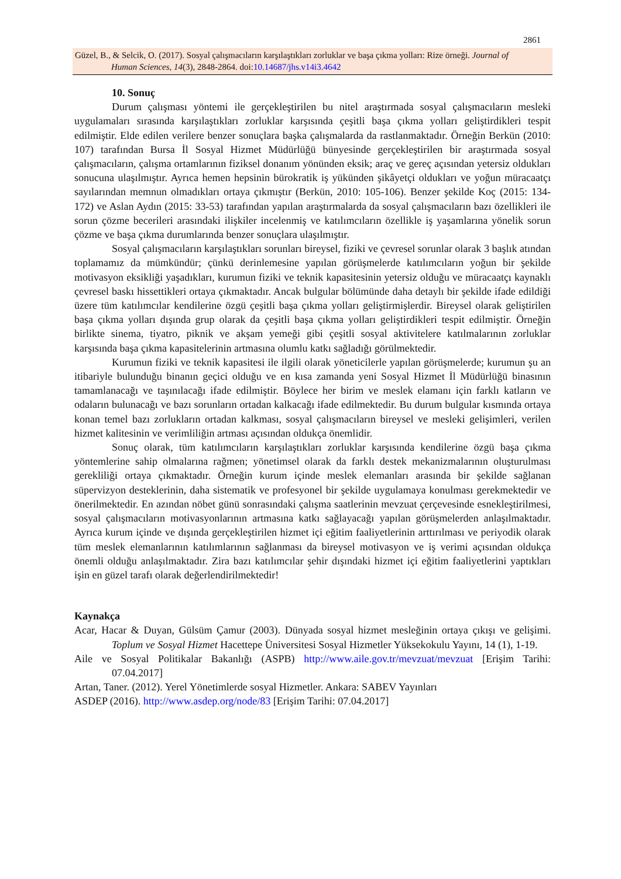2861
Güzel, B., & Selcik, O. (2017). Sosyal çalışmacıların karşılaştıkları zorluklar ve başa çıkma yolları: Rize örneği. Journal of
Human Sciences, 14(3), 2848-2864. doi:10.14687/jhs.v14i3.4642
10. Sonuç
Durum çalışması yöntemi ile gerçekleştirilen bu nitel araştırmada sosyal çalışmacıların mesleki uygulamaları sırasında karşılaştıkları zorluklar karşısında çeşitli başa çıkma yolları geliştirdikleri tespit edilmiştir. Elde edilen verilere benzer sonuçlara başka çalışmalarda da rastlanmaktadır. Örneğin Berkün (2010: 107) tarafından Bursa İl Sosyal Hizmet Müdürlüğü bünyesinde gerçekleştirilen bir araştırmada sosyal çalışmacıların, çalışma ortamlarının fiziksel donanım yönünden eksik; araç ve gereç açısından yetersiz oldukları sonucuna ulaşılmıştır. Ayrıca hemen hepsinin bürokratik iş yükünden şikâyetçi oldukları ve yoğun müracaatçı sayılarından memnun olmadıkları ortaya çıkmıştır (Berkün, 2010: 105-106). Benzer şekilde Koç (2015: 134-172) ve Aslan Aydın (2015: 33-53) tarafından yapılan araştırmalarda da sosyal çalışmacıların bazı özellikleri ile sorun çözme becerileri arasındaki ilişkiler incelenmiş ve katılımcıların özellikle iş yaşamlarına yönelik sorun çözme ve başa çıkma durumlarında benzer sonuçlara ulaşılmıştır.
Sosyal çalışmacıların karşılaştıkları sorunları bireysel, fiziki ve çevresel sorunlar olarak 3 başlık atından toplamamız da mümkündür; çünkü derinlemesine yapılan görüşmelerde katılımcıların yoğun bir şekilde motivasyon eksikliği yaşadıkları, kurumun fiziki ve teknik kapasitesinin yetersiz olduğu ve müracaatçı kaynaklı çevresel baskı hissettikleri ortaya çıkmaktadır. Ancak bulgular bölümünde daha detaylı bir şekilde ifade edildiği üzere tüm katılımcılar kendilerine özgü çeşitli başa çıkma yolları geliştirmişlerdir. Bireysel olarak geliştirilen başa çıkma yolları dışında grup olarak da çeşitli başa çıkma yolları geliştirdikleri tespit edilmiştir. Örneğin birlikte sinema, tiyatro, piknik ve akşam yemeği gibi çeşitli sosyal aktivitelere katılmalarının zorluklar karşısında başa çıkma kapasitelerinin artmasına olumlu katkı sağladığı görülmektedir.
Kurumun fiziki ve teknik kapasitesi ile ilgili olarak yöneticilerle yapılan görüşmelerde; kurumun şu an itibariyle bulunduğu binanın geçici olduğu ve en kısa zamanda yeni Sosyal Hizmet İl Müdürlüğü binasının tamamlanacağı ve taşınılacağı ifade edilmiştir. Böylece her birim ve meslek elamanı için farklı katların ve odaların bulunacağı ve bazı sorunların ortadan kalkacağı ifade edilmektedir. Bu durum bulgular kısmında ortaya konan temel bazı zorlukların ortadan kalkması, sosyal çalışmacıların bireysel ve mesleki gelişimleri, verilen hizmet kalitesinin ve verimliliğin artması açısından oldukça önemlidir.
Sonuç olarak, tüm katılımcıların karşılaştıkları zorluklar karşısında kendilerine özgü başa çıkma yöntemlerine sahip olmalarına rağmen; yönetimsel olarak da farklı destek mekanizmalarının oluşturulması gerekliliği ortaya çıkmaktadır. Örneğin kurum içinde meslek elemanları arasında bir şekilde sağlanan süpervizyon desteklerinin, daha sistematik ve profesyonel bir şekilde uygulamaya konulması gerekmektedir ve önerilmektedir. En azından nöbet günü sonrasındaki çalışma saatlerinin mevzuat çerçevesinde esnekleştirilmesi, sosyal çalışmacıların motivasyonlarının artmasına katkı sağlayacağı yapılan görüşmelerden anlaşılmaktadır. Ayrıca kurum içinde ve dışında gerçekleştirilen hizmet içi eğitim faaliyetlerinin arttırılması ve periyodik olarak tüm meslek elemanlarının katılımlarının sağlanması da bireysel motivasyon ve iş verimi açısından oldukça önemli olduğu anlaşılmaktadır. Zira bazı katılımcılar şehir dışındaki hizmet içi eğitim faaliyetlerini yaptıkları işin en güzel tarafı olarak değerlendirilmektedir!
Kaynakça
Acar, Hacar & Duyan, Gülsüm Çamur (2003). Dünyada sosyal hizmet mesleğinin ortaya çıkışı ve gelişimi. Toplum ve Sosyal Hizmet Hacettepe Üniversitesi Sosyal Hizmetler Yüksekokulu Yayını, 14 (1), 1-19.
Aile ve Sosyal Politikalar Bakanlığı (ASPB) http://www.aile.gov.tr/mevzuat/mevzuat [Erişim Tarihi: 07.04.2017]
Artan, Taner. (2012). Yerel Yönetimlerde sosyal Hizmetler. Ankara: SABEV Yayınları
ASDEP (2016). http://www.asdep.org/node/83 [Erişim Tarihi: 07.04.2017]